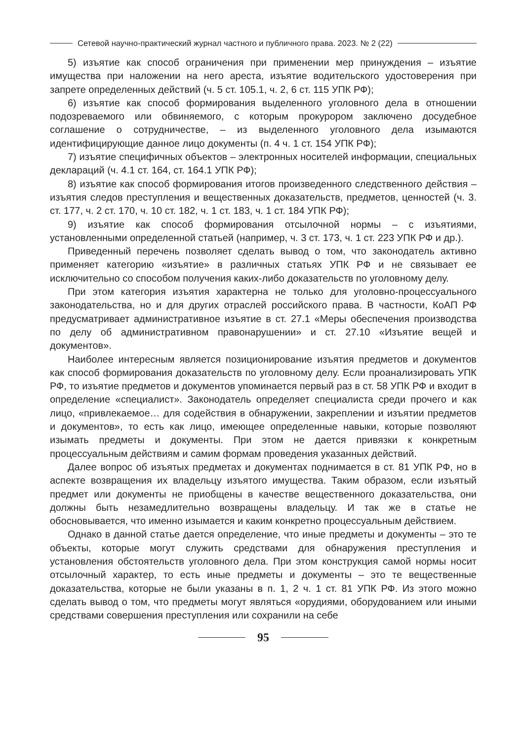Сетевой научно-практический журнал частного и публичного права. 2023. № 2 (22)
5) изъятие как способ ограничения при применении мер принуждения – изъятие имущества при наложении на него ареста, изъятие водительского удостоверения при запрете определенных действий (ч. 5 ст. 105.1, ч. 2, 6 ст. 115 УПК РФ);
6) изъятие как способ формирования выделенного уголовного дела в отношении подозреваемого или обвиняемого, с которым прокурором заключено досудебное соглашение о сотрудничестве, – из выделенного уголовного дела изымаются идентифицирующие данное лицо документы (п. 4 ч. 1 ст. 154 УПК РФ);
7) изъятие специфичных объектов – электронных носителей информации, специальных деклараций (ч. 4.1 ст. 164, ст. 164.1 УПК РФ);
8) изъятие как способ формирования итогов произведенного следственного действия – изъятия следов преступления и вещественных доказательств, предметов, ценностей (ч. 3. ст. 177, ч. 2 ст. 170, ч. 10 ст. 182, ч. 1 ст. 183, ч. 1 ст. 184 УПК РФ);
9) изъятие как способ формирования отсылочной нормы – с изъятиями, установленными определенной статьей (например, ч. 3 ст. 173, ч. 1 ст. 223 УПК РФ и др.).
Приведенный перечень позволяет сделать вывод о том, что законодатель активно применяет категорию «изъятие» в различных статьях УПК РФ и не связывает ее исключительно со способом получения каких-либо доказательств по уголовному делу.
При этом категория изъятия характерна не только для уголовно-процессуального законодательства, но и для других отраслей российского права. В частности, КоАП РФ предусматривает административное изъятие в ст. 27.1 «Меры обеспечения производства по делу об административном правонарушении» и ст. 27.10 «Изъятие вещей и документов».
Наиболее интересным является позиционирование изъятия предметов и документов как способ формирования доказательств по уголовному делу. Если проанализировать УПК РФ, то изъятие предметов и документов упоминается первый раз в ст. 58 УПК РФ и входит в определение «специалист». Законодатель определяет специалиста среди прочего и как лицо, «привлекаемое… для содействия в обнаружении, закреплении и изъятии предметов и документов», то есть как лицо, имеющее определенные навыки, которые позволяют изымать предметы и документы. При этом не дается привязки к конкретным процессуальным действиям и самим формам проведения указанных действий.
Далее вопрос об изъятых предметах и документах поднимается в ст. 81 УПК РФ, но в аспекте возвращения их владельцу изъятого имущества. Таким образом, если изъятый предмет или документы не приобщены в качестве вещественного доказательства, они должны быть незамедлительно возвращены владельцу. И так же в статье не обосновывается, что именно изымается и каким конкретно процессуальным действием.
Однако в данной статье дается определение, что иные предметы и документы – это те объекты, которые могут служить средствами для обнаружения преступления и установления обстоятельств уголовного дела. При этом конструкция самой нормы носит отсылочный характер, то есть иные предметы и документы – это те вещественные доказательства, которые не были указаны в п. 1, 2 ч. 1 ст. 81 УПК РФ. Из этого можно сделать вывод о том, что предметы могут являться «орудиями, оборудованием или иными средствами совершения преступления или сохранили на себе
95